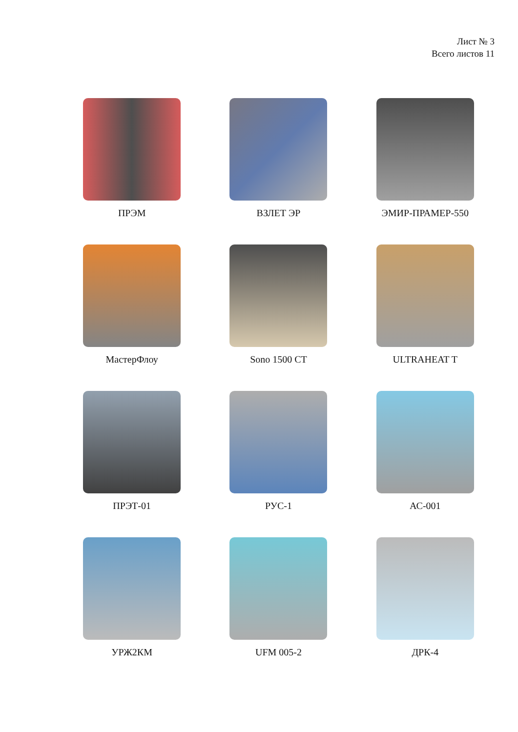Лист № 3
Всего листов 11
ПРЭМ
ВЗЛЕТ ЭР
ЭМИР-ПРАМЕР-550
МастерФлоу
Sono 1500 CT
ULTRAHEAT T
ПРЭТ-01
РУС-1
АС-001
УРЖ2КМ
UFM 005-2
ДРК-4